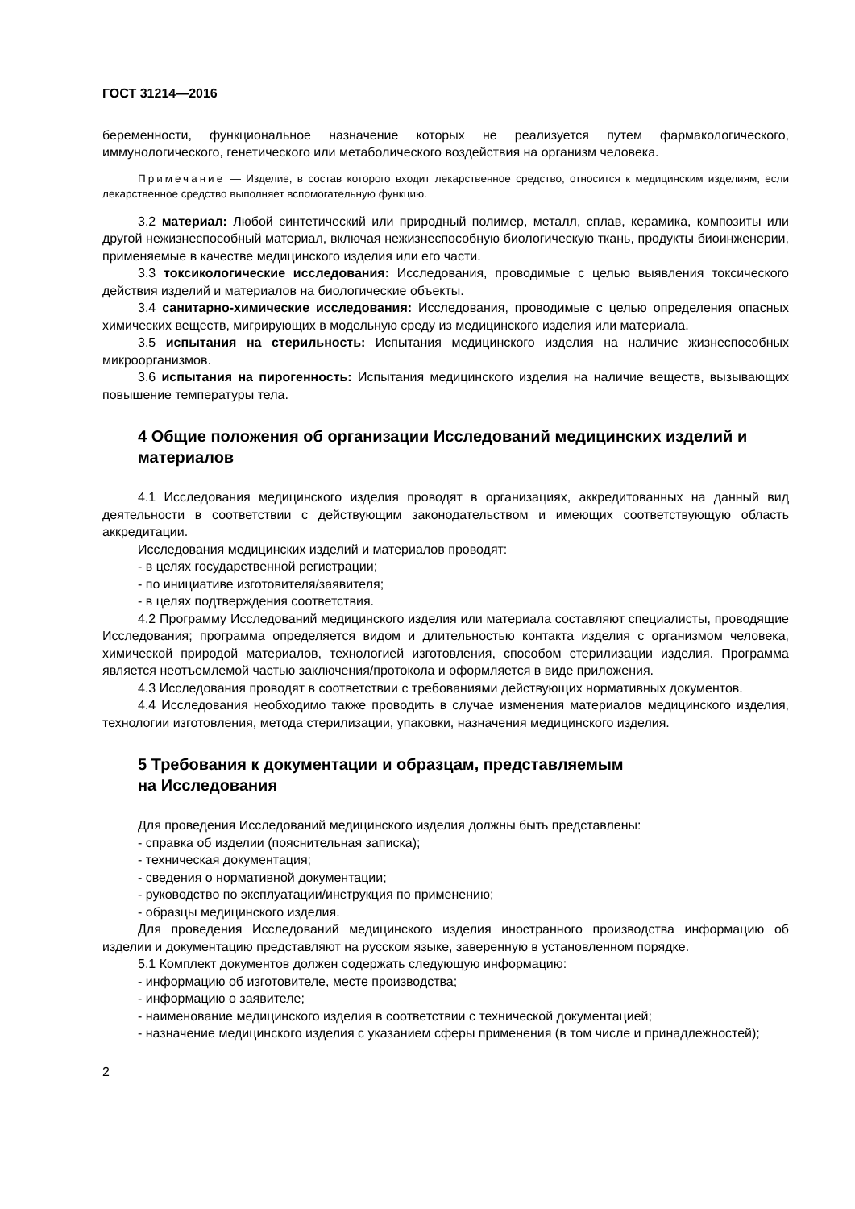ГОСТ 31214—2016
беременности, функциональное назначение которых не реализуется путем фармакологического, иммунологического, генетического или метаболического воздействия на организм человека.
Примечание — Изделие, в состав которого входит лекарственное средство, относится к медицинским изделиям, если лекарственное средство выполняет вспомогательную функцию.
3.2 материал: Любой синтетический или природный полимер, металл, сплав, керамика, композиты или другой нежизнеспособный материал, включая нежизнеспособную биологическую ткань, продукты биоинженерии, применяемые в качестве медицинского изделия или его части.
3.3 токсикологические исследования: Исследования, проводимые с целью выявления токсического действия изделий и материалов на биологические объекты.
3.4 санитарно-химические исследования: Исследования, проводимые с целью определения опасных химических веществ, мигрирующих в модельную среду из медицинского изделия или материала.
3.5 испытания на стерильность: Испытания медицинского изделия на наличие жизнеспособных микроорганизмов.
3.6 испытания на пирогенность: Испытания медицинского изделия на наличие веществ, вызывающих повышение температуры тела.
4 Общие положения об организации Исследований медицинских изделий и материалов
4.1 Исследования медицинского изделия проводят в организациях, аккредитованных на данный вид деятельности в соответствии с действующим законодательством и имеющих соответствующую область аккредитации.
Исследования медицинских изделий и материалов проводят:
- в целях государственной регистрации;
- по инициативе изготовителя/заявителя;
- в целях подтверждения соответствия.
4.2 Программу Исследований медицинского изделия или материала составляют специалисты, проводящие Исследования; программа определяется видом и длительностью контакта изделия с организмом человека, химической природой материалов, технологией изготовления, способом стерилизации изделия. Программа является неотъемлемой частью заключения/протокола и оформляется в виде приложения.
4.3 Исследования проводят в соответствии с требованиями действующих нормативных документов.
4.4 Исследования необходимо также проводить в случае изменения материалов медицинского изделия, технологии изготовления, метода стерилизации, упаковки, назначения медицинского изделия.
5 Требования к документации и образцам, представляемым
на Исследования
Для проведения Исследований медицинского изделия должны быть представлены:
- справка об изделии (пояснительная записка);
- техническая документация;
- сведения о нормативной документации;
- руководство по эксплуатации/инструкция по применению;
- образцы медицинского изделия.
Для проведения Исследований медицинского изделия иностранного производства информацию об изделии и документацию представляют на русском языке, заверенную в установленном порядке.
5.1 Комплект документов должен содержать следующую информацию:
- информацию об изготовителе, месте производства;
- информацию о заявителе;
- наименование медицинского изделия в соответствии с технической документацией;
- назначение медицинского изделия с указанием сферы применения (в том числе и принадлежностей);
2